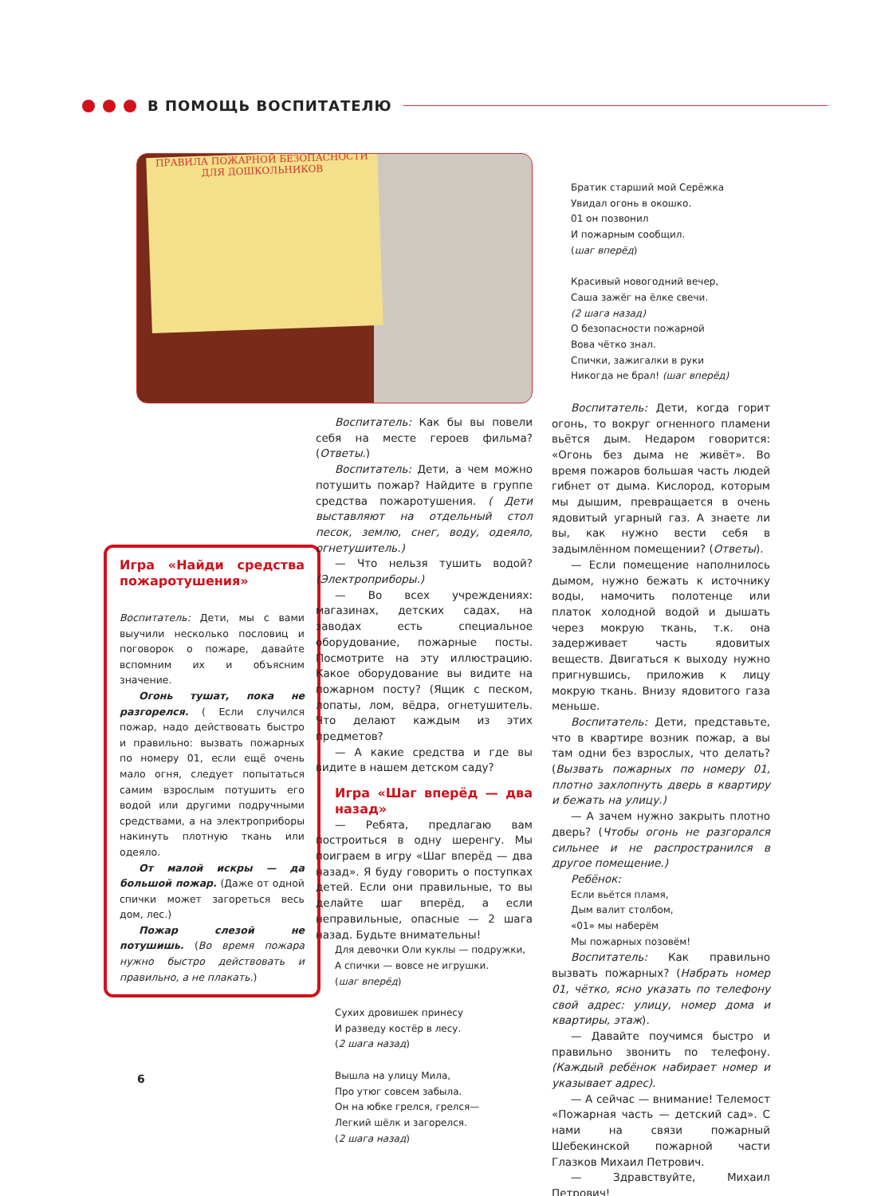В ПОМОЩЬ ВОСПИТАТЕЛЮ
ПРАВИЛА ПОЖАРНОЙ БЕЗОПАСНОСТИ
ДЛЯ ДОШКОЛЬНИКОВ
Игра «Найди средства пожаротушения»
Воспитатель: Дети, мы с вами выучили несколько пословиц и поговорок о пожаре, давайте вспомним их и объясним значение.
Огонь тушат, пока не разгорелся. ( Если случился пожар, надо действовать быстро и правильно: вызвать пожарных по номеру 01, если ещё очень мало огня, следует попытаться самим взрослым потушить его водой или другими подручными средствами, а на электроприборы накинуть плотную ткань или одеяло.
От малой искры — да большой пожар. (Даже от одной спички может загореться весь дом, лес.)
Пожар слезой не потушишь. (Во время пожара нужно быстро действовать и правильно, а не плакать.)
Воспитатель: Как бы вы повели себя на месте героев фильма? (Ответы.)
Воспитатель: Дети, а чем можно потушить пожар? Найдите в группе средства пожаротушения. ( Дети выставляют на отдельный стол песок, землю, снег, воду, одеяло, огнетушитель.)
— Что нельзя тушить водой? (Электроприборы.)
— Во всех учреждениях: магазинах, детских садах, на заводах есть специальное оборудование, пожарные посты. Посмотрите на эту иллюстрацию. Какое оборудование вы видите на пожарном посту? (Ящик с песком, лопаты, лом, вёдра, огнетушитель. Что делают каждым из этих предметов?
— А какие средства и где вы видите в нашем детском саду?
Игра «Шаг вперёд — два назад»
— Ребята, предлагаю вам построиться в одну шеренгу. Мы поиграем в игру «Шаг вперёд — два назад». Я буду говорить о поступках детей. Если они правильные, то вы делайте шаг вперёд, а если неправильные, опасные — 2 шага назад. Будьте внимательны!
Для девочки Оли куклы — подружки,
А спички — вовсе не игрушки.
(шаг вперёд)
Сухих дровишек принесу
И разведу костёр в лесу.
(2 шага назад)
Вышла на улицу Мила,
Про утюг совсем забыла.
Он на юбке грелся, грелся—
Легкий шёлк и загорелся.
(2 шага назад)
Братик старший мой Серёжка
Увидал огонь в окошко.
01 он позвонил
И пожарным сообщил.
(шаг вперёд)
Красивый новогодний вечер,
Саша зажёг на ёлке свечи.
(2 шага назад)
О безопасности пожарной
Вова чётко знал.
Спички, зажигалки в руки
Никогда не брал! (шаг вперёд)
Воспитатель: Дети, когда горит огонь, то вокруг огненного пламени вьётся дым. Недаром говорится: «Огонь без дыма не живёт». Во время пожаров большая часть людей гибнет от дыма. Кислород, которым мы дышим, превращается в очень ядовитый угарный газ. А знаете ли вы, как нужно вести себя в задымлённом помещении? (Ответы).
— Если помещение наполнилось дымом, нужно бежать к источнику воды, намочить полотенце или платок холодной водой и дышать через мокрую ткань, т.к. она задерживает часть ядовитых веществ. Двигаться к выходу нужно пригнувшись, приложив к лицу мокрую ткань. Внизу ядовитого газа меньше.
Воспитатель: Дети, представьте, что в квартире возник пожар, а вы там одни без взрослых, что делать? (Вызвать пожарных по номеру 01, плотно захлопнуть дверь в квартиру и бежать на улицу.)
— А зачем нужно закрыть плотно дверь? (Чтобы огонь не разгорался сильнее и не распространился в другое помещение.)
Ребёнок:
Если вьётся пламя,
Дым валит столбом,
«01» мы наберём
Мы пожарных позовём!
Воспитатель: Как правильно вызвать пожарных? (Набрать номер 01, чётко, ясно указать по телефону свой адрес: улицу, номер дома и квартиры, этаж).
— Давайте поучимся быстро и правильно звонить по телефону. (Каждый ребёнок набирает номер и указывает адрес).
— А сейчас — внимание! Телемост «Пожарная часть — детский сад». С нами на связи пожарный Шебекинской пожарной части Глазков Михаил Петрович.
— Здравствуйте, Михаил Петрович!
6